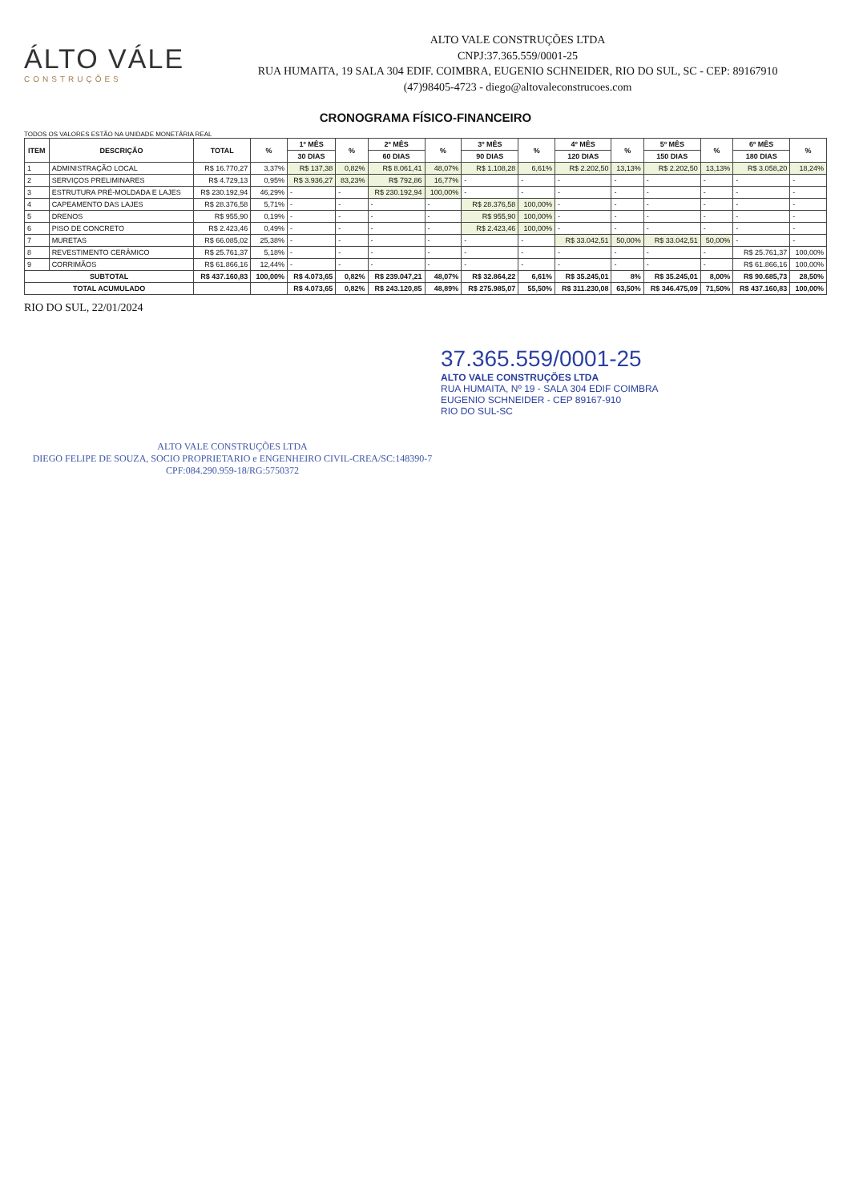ÁLTO VÁLE
CONSTRUÇÕES
ALTO VALE CONSTRUÇÕES LTDA
CNPJ:37.365.559/0001-25
RUA HUMAITA, 19 SALA 304 EDIF. COIMBRA, EUGENIO SCHNEIDER, RIO DO SUL, SC - CEP: 89167910
(47)98405-4723 - diego@altovaleconstrucoes.com
CRONOGRAMA FÍSICO-FINANCEIRO
TODOS OS VALORES ESTÃO NA UNIDADE MONETÁRIA REAL
| ITEM | DESCRIÇÃO | TOTAL | % | 1º MÊS | % | 2º MÊS | % | 3º MÊS | % | 4º MÊS | % | 5º MÊS | % | 6º MÊS | % |
| --- | --- | --- | --- | --- | --- | --- | --- | --- | --- | --- | --- | --- | --- | --- | --- |
| | | | | 30 DIAS | | 60 DIAS | | 90 DIAS | | 120 DIAS | | 150 DIAS | | 180 DIAS | |
| 1 | ADMINISTRAÇÃO LOCAL | R$ 16.770,27 | 3,37% | R$ 137,38 | 0,82% | R$ 8.061,41 | 48,07% | R$ 1.108,28 | 6,61% | R$ 2.202,50 | 13,13% | R$ 2.202,50 | 13,13% | R$ 3.058,20 | 18,24% |
| 2 | SERVIÇOS PRELIMINARES | R$ 4.729,13 | 0,95% | R$ 3.936,27 | 83,23% | R$ 792,86 | 16,77% | - | - | - | - | - | - | - | - |
| 3 | ESTRUTURA PRÉ-MOLDADA E LAJES | R$ 230.192,94 | 46,29% | - | - | R$ 230.192,94 | 100,00% | - | - | - | - | - | - | - | - |
| 4 | CAPEAMENTO DAS LAJES | R$ 28.376,58 | 5,71% | - | - | - | - | R$ 28.376,58 | 100,00% | - | - | - | - | - | - |
| 5 | DRENOS | R$ 955,90 | 0,19% | - | - | - | - | R$ 955,90 | 100,00% | - | - | - | - | - | - |
| 6 | PISO DE CONCRETO | R$ 2.423,46 | 0,49% | - | - | - | - | R$ 2.423,46 | 100,00% | - | - | - | - | - | - |
| 7 | MURETAS | R$ 66.085,02 | 25,38% | - | - | - | - | - | - | R$ 33.042,51 | 50,00% | R$ 33.042,51 | 50,00% | - | - |
| 8 | REVESTIMENTO CERÂMICO | R$ 25.761,37 | 5,18% | - | - | - | - | - | - | - | - | - | - | R$ 25.761,37 | 100,00% |
| 9 | CORRIMÃOS | R$ 61.866,16 | 12,44% | - | - | - | - | - | - | - | - | - | - | R$ 61.866,16 | 100,00% |
| SUBTOTAL | | R$ 437.160,83 | 100,00% | R$ 4.073,65 | 0,82% | R$ 239.047,21 | 48,07% | R$ 32.864,22 | 6,61% | R$ 35.245,01 | 8% | R$ 35.245,01 | 8,00% | R$ 90.685,73 | 28,50% |
| TOTAL ACUMULADO | | | | R$ 4.073,65 | 0,82% | R$ 243.120,85 | 48,89% | R$ 275.985,07 | 55,50% | R$ 311.230,08 | 63,50% | R$ 346.475,09 | 71,50% | R$ 437.160,83 | 100,00% |
RIO DO SUL, 22/01/2024
37.365.559/0001-25
ALTO VALE CONSTRUÇÕES LTDA
RUA HUMAITA, Nº 19 - SALA 304 EDIF COIMBRA
EUGENIO SCHNEIDER - CEP 89167-910
RIO DO SUL-SC
ALTO VALE CONSTRUÇÕES LTDA
DIEGO FELIPE DE SOUZA, SOCIO PROPRIETARIO e ENGENHEIRO CIVIL-CREA/SC:148390-7
CPF:084.290.959-18/RG:5750372